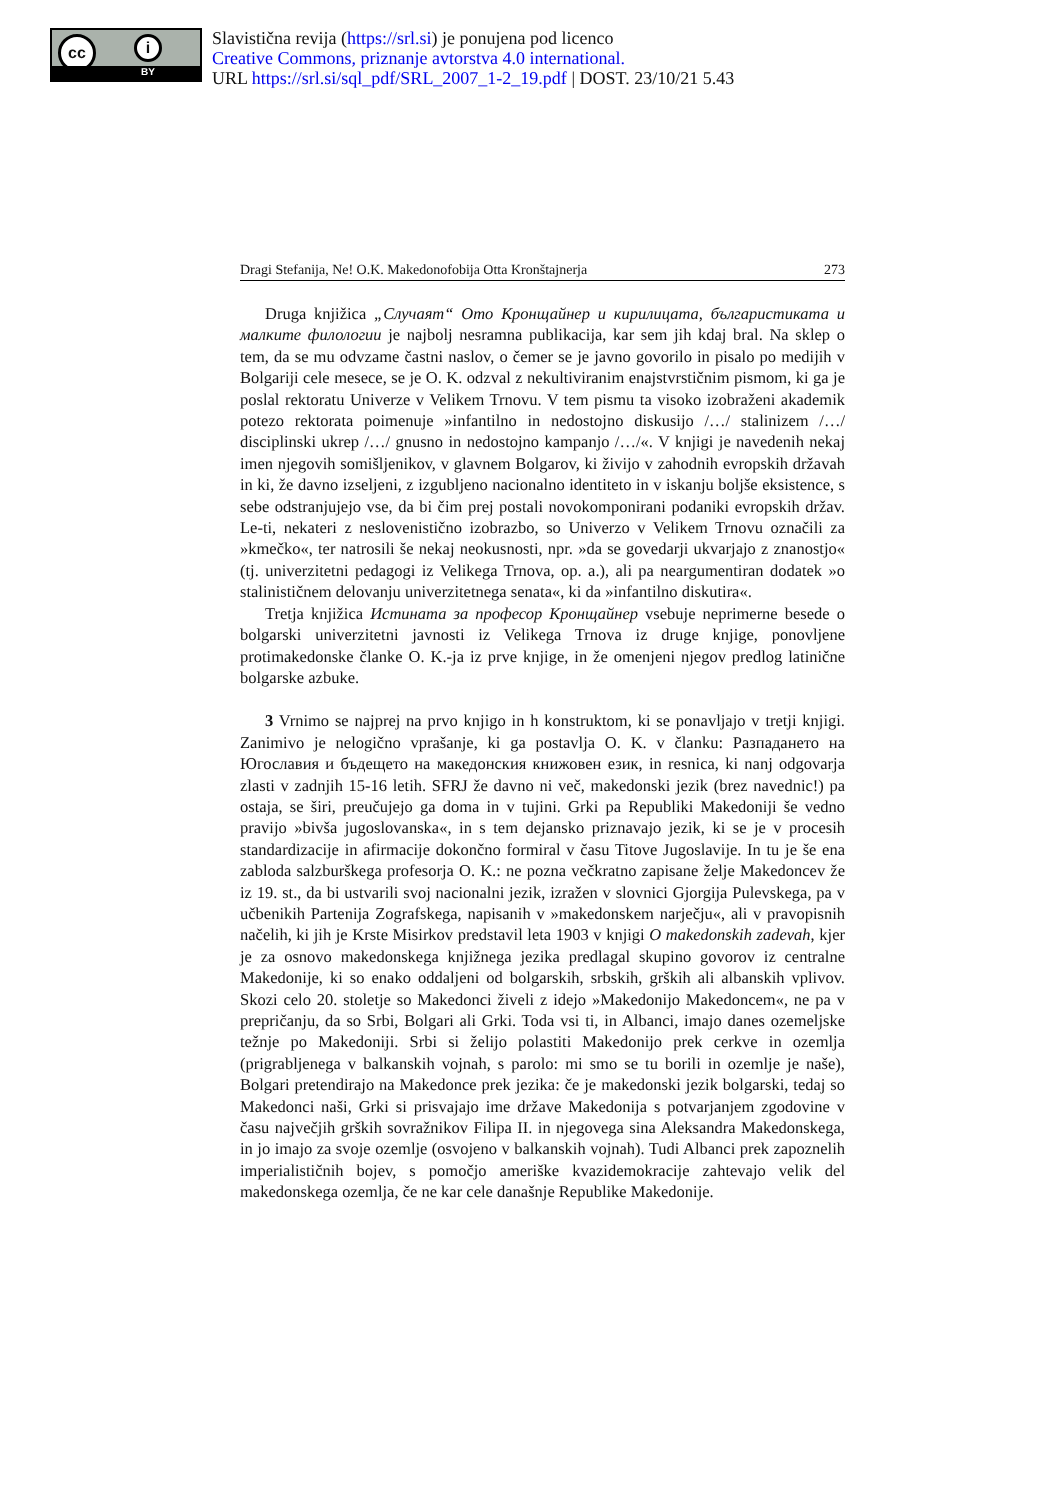cc i
BY
Slavistična revija (https://srl.si) je ponujena pod licenco
Creative Commons, priznanje avtorstva 4.0 international.
URL https://srl.si/sql_pdf/SRL_2007_1-2_19.pdf | DOST. 23/10/21 5.43
Dragi Stefanija, Ne! O.K. Makedonofobija Otta Kronštajnerja 273
Druga knjižica „Случаят“ Ото Кронщайнер и кирилицата, българистиката и малките филологии je najbolj nesramna publikacija, kar sem jih kdaj bral. Na sklep o tem, da se mu odvzame častni naslov, o čemer se je javno govorilo in pisalo po medijih v Bolgariji cele mesece, se je O. K. odzval z nekultiviranim enajstvrstičnim pismom, ki ga je poslal rektoratu Univerze v Velikem Trnovu. V tem pismu ta visoko izobraženi akademik potezo rektorata poimenuje »infantilno in nedostojno diskusijo /…/ stalinizem /…/ disciplinski ukrep /…/ gnusno in nedostojno kampanjo /…/«. V knjigi je navedenih nekaj imen njegovih somišljenikov, v glavnem Bolgarov, ki živijo v zahodnih evropskih državah in ki, že davno izseljeni, z izgubljeno nacionalno identiteto in v iskanju boljše eksistence, s sebe odstranjujejo vse, da bi čim prej postali novokomponirani podaniki evropskih držav. Le-ti, nekateri z neslovenistično izobrazbo, so Univerzo v Velikem Trnovu označili za »kmečko«, ter natrosili še nekaj neokusnosti, npr. »da se govedarji ukvarjajo z znanostjo« (tj. univerzitetni pedagogi iz Velikega Trnova, op. a.), ali pa neargumentiran dodatek »o stalinističnem delovanju univerzitetnega senata«, ki da »infantilno diskutira«.
Tretja knjižica Истината за професор Кронщайнер vsebuje neprimerne besede o bolgarski univerzitetni javnosti iz Velikega Trnova iz druge knjige, ponovljene protimakedonske članke O. K.-ja iz prve knjige, in že omenjeni njegov predlog latinične bolgarske azbuke.
3 Vrnimo se najprej na prvo knjigo in h konstruktom, ki se ponavljajo v tretji knjigi. Zanimivo je nelogično vprašanje, ki ga postavlja O. K. v članku: Разпадането на Югославия и бъдещето на македонския книжовен език, in resnica, ki nanj odgovarja zlasti v zadnjih 15-16 letih. SFRJ že davno ni več, makedonski jezik (brez navednic!) pa ostaja, se širi, preučujejo ga doma in v tujini. Grki pa Republiki Makedoniji še vedno pravijo »bivša jugoslovanska«, in s tem dejansko priznavajo jezik, ki se je v procesih standardizacije in afirmacije dokončno formiral v času Titove Jugoslavije. In tu je še ena zabloda salzburškega profesorja O. K.: ne pozna večkratno zapisane želje Makedoncev že iz 19. st., da bi ustvarili svoj nacionalni jezik, izražen v slovnici Gjorgija Pulevskega, pa v učbenikih Partenija Zografskega, napisanih v »makedonskem narječju«, ali v pravopisnih načelih, ki jih je Krste Misirkov predstavil leta 1903 v knjigi O makedonskih zadevah, kjer je za osnovo makedonskega knjižnega jezika predlagal skupino govorov iz centralne Makedonije, ki so enako oddaljeni od bolgarskih, srbskih, grških ali albanskih vplivov. Skozi celo 20. stoletje so Makedonci živeli z idejo »Makedonijo Makedoncem«, ne pa v prepričanju, da so Srbi, Bolgari ali Grki. Toda vsi ti, in Albanci, imajo danes ozemeljske težnje po Makedoniji. Srbi si želijo polastiti Makedonijo prek cerkve in ozemlja (prigrabljenega v balkanskih vojnah, s parolo: mi smo se tu borili in ozemlje je naše), Bolgari pretendirajo na Makedonce prek jezika: če je makedonski jezik bolgarski, tedaj so Makedonci naši, Grki si prisvajajo ime države Makedonija s potvarjanjem zgodovine v času največjih grških sovražnikov Filipa II. in njegovega sina Aleksandra Makedonskega, in jo imajo za svoje ozemlje (osvojeno v balkanskih vojnah). Tudi Albanci prek zapoznelih imperialističnih bojev, s pomočjo ameriške kvazidemokracije zahtevajo velik del makedonskega ozemlja, če ne kar cele današnje Republike Makedonije.